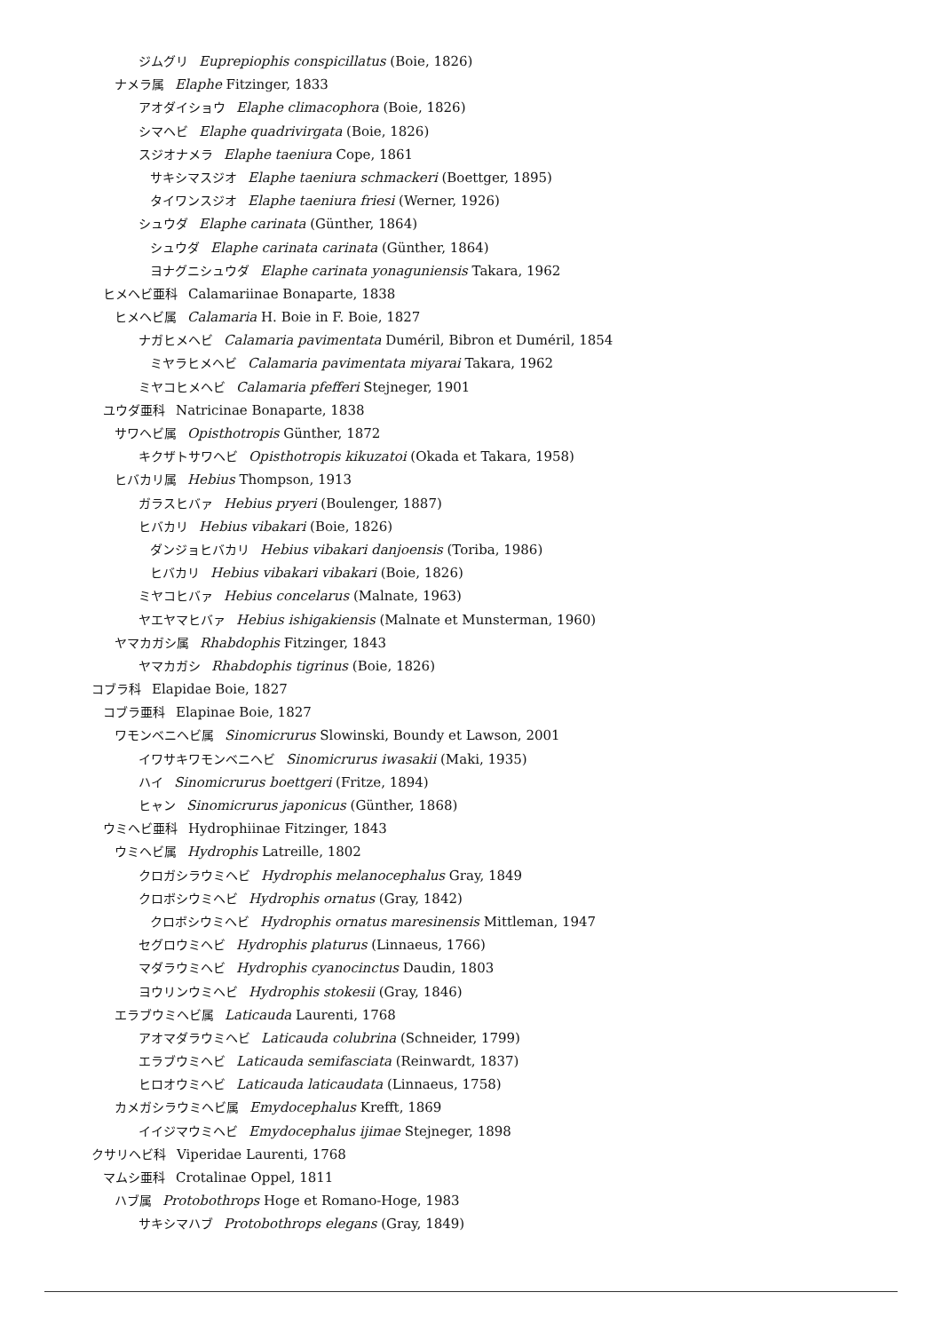ジムグリ Euprepiophis conspicillatus (Boie, 1826)
ナメラ属 Elaphe Fitzinger, 1833
アオダイショウ Elaphe climacophora (Boie, 1826)
シマヘビ Elaphe quadrivirgata (Boie, 1826)
スジオナメラ Elaphe taeniura Cope, 1861
サキシマスジオ Elaphe taeniura schmackeri (Boettger, 1895)
タイワンスジオ Elaphe taeniura friesi (Werner, 1926)
シュウダ Elaphe carinata (Günther, 1864)
シュウダ Elaphe carinata carinata (Günther, 1864)
ヨナグニシュウダ Elaphe carinata yonaguniensis Takara, 1962
ヒメヘビ亜科 Calamariinae Bonaparte, 1838
ヒメヘビ属 Calamaria H. Boie in F. Boie, 1827
ナガヒメヘビ Calamaria pavimentata Duméril, Bibron et Duméril, 1854
ミヤラヒメヘビ Calamaria pavimentata miyarai Takara, 1962
ミヤコヒメヘビ Calamaria pfefferi Stejneger, 1901
ユウダ亜科 Natricinae Bonaparte, 1838
サワヘビ属 Opisthotropis Günther, 1872
キクザトサワヘビ Opisthotropis kikuzatoi (Okada et Takara, 1958)
ヒバカリ属 Hebius Thompson, 1913
ガラスヒバァ Hebius pryeri (Boulenger, 1887)
ヒバカリ Hebius vibakari (Boie, 1826)
ダンジョヒバカリ Hebius vibakari danjoensis (Toriba, 1986)
ヒバカリ Hebius vibakari vibakari (Boie, 1826)
ミヤコヒバァ Hebius concelarus (Malnate, 1963)
ヤエヤマヒバァ Hebius ishigakiensis (Malnate et Munsterman, 1960)
ヤマカガシ属 Rhabdophis Fitzinger, 1843
ヤマカガシ Rhabdophis tigrinus (Boie, 1826)
コブラ科 Elapidae Boie, 1827
コブラ亜科 Elapinae Boie, 1827
ワモンベニヘビ属 Sinomicrurus Slowinski, Boundy et Lawson, 2001
イワサキワモンベニヘビ Sinomicrurus iwasakii (Maki, 1935)
ハイ Sinomicrurus boettgeri (Fritze, 1894)
ヒャン Sinomicrurus japonicus (Günther, 1868)
ウミヘビ亜科 Hydrophiinae Fitzinger, 1843
ウミヘビ属 Hydrophis Latreille, 1802
クロガシラウミヘビ Hydrophis melanocephalus Gray, 1849
クロボシウミヘビ Hydrophis ornatus (Gray, 1842)
クロボシウミヘビ Hydrophis ornatus maresinensis Mittleman, 1947
セグロウミヘビ Hydrophis platurus (Linnaeus, 1766)
マダラウミヘビ Hydrophis cyanocinctus Daudin, 1803
ヨウリンウミヘビ Hydrophis stokesii (Gray, 1846)
エラブウミヘビ属 Laticauda Laurenti, 1768
アオマダラウミヘビ Laticauda colubrina (Schneider, 1799)
エラブウミヘビ Laticauda semifasciata (Reinwardt, 1837)
ヒロオウミヘビ Laticauda laticaudata (Linnaeus, 1758)
カメガシラウミヘビ属 Emydocephalus Krefft, 1869
イイジマウミヘビ Emydocephalus ijimae Stejneger, 1898
クサリヘビ科 Viperidae Laurenti, 1768
マムシ亜科 Crotalinae Oppel, 1811
ハブ属 Protobothrops Hoge et Romano-Hoge, 1983
サキシマハブ Protobothrops elegans (Gray, 1849)